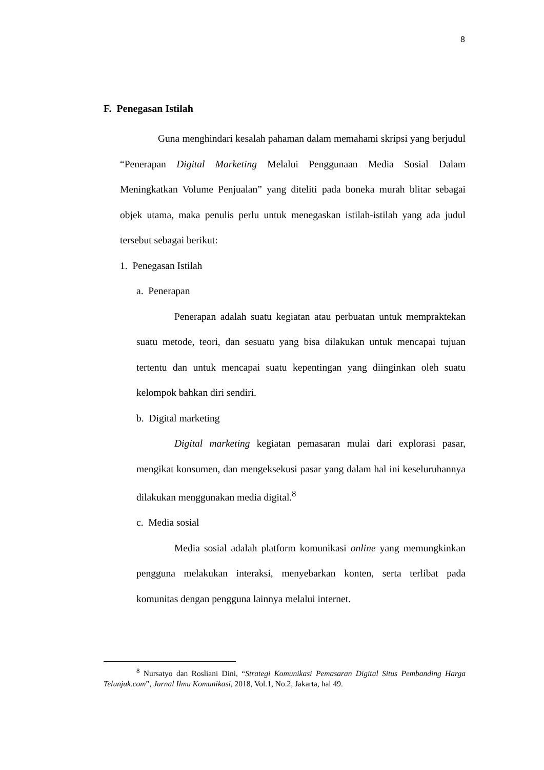8
F. Penegasan Istilah
Guna menghindari kesalah pahaman dalam memahami skripsi yang berjudul “Penerapan Digital Marketing Melalui Penggunaan Media Sosial Dalam Meningkatkan Volume Penjualan” yang diteliti pada boneka murah blitar sebagai objek utama, maka penulis perlu untuk menegaskan istilah-istilah yang ada judul tersebut sebagai berikut:
1. Penegasan Istilah
a. Penerapan
Penerapan adalah suatu kegiatan atau perbuatan untuk mempraktekan suatu metode, teori, dan sesuatu yang bisa dilakukan untuk mencapai tujuan tertentu dan untuk mencapai suatu kepentingan yang diinginkan oleh suatu kelompok bahkan diri sendiri.
b. Digital marketing
Digital marketing kegiatan pemasaran mulai dari explorasi pasar, mengikat konsumen, dan mengeksekusi pasar yang dalam hal ini keseluruhannya dilakukan menggunakan media digital.<sup>8</sup>
c. Media sosial
Media sosial adalah platform komunikasi online yang memungkinkan pengguna melakukan interaksi, menyebarkan konten, serta terlibat pada komunitas dengan pengguna lainnya melalui internet.
<sup>8</sup> Nursatyo dan Rosliani Dini, “Strategi Komunikasi Pemasaran Digital Situs Pembanding Harga Telunjuk.com”, Jurnal Ilmu Komunikasi, 2018, Vol.1, No.2, Jakarta, hal 49.